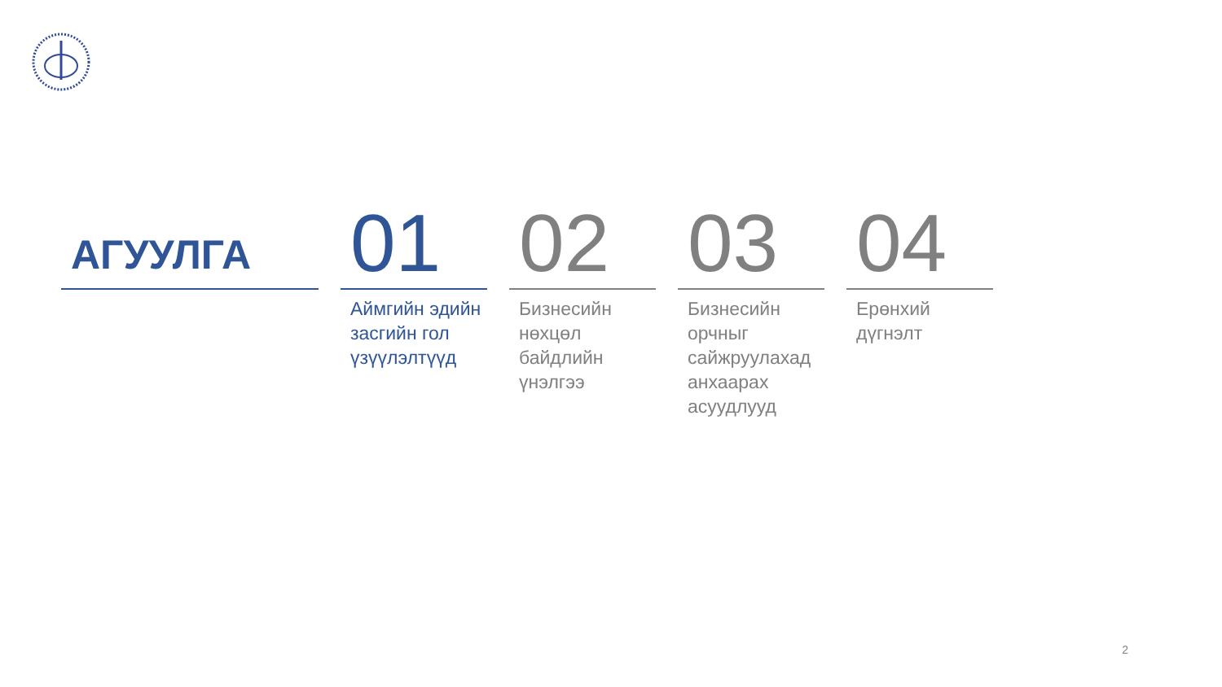АГУУЛГА
01
Аймгийн эдийн засгийн гол үзүүлэлтүүд
02
Бизнесийн нөхцөл байдлийн үнэлгээ
03
Бизнесийн орчныг сайжруулахад анхаарах асуудлууд
04
Ерөнхий дүгнэлт
2